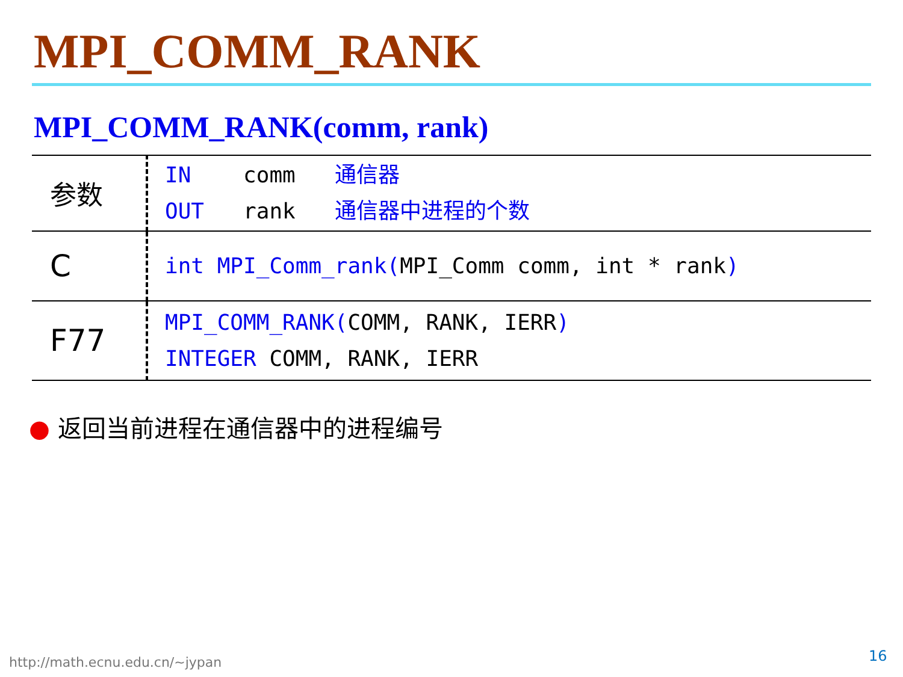MPI_COMM_RANK
MPI_COMM_RANK(comm, rank)
| 参数 | IN comm 通信器 OUT rank 通信器中进程的个数 |
| C | int MPI_Comm_rank( MPI_Comm comm, int * rank ) |
| F77 | MPI_COMM_RANK( COMM, RANK, IERR ) INTEGER COMM, RANK, IERR |
● 返回当前进程在通信器中的进程编号
http://math.ecnu.edu.cn/~jypan 16